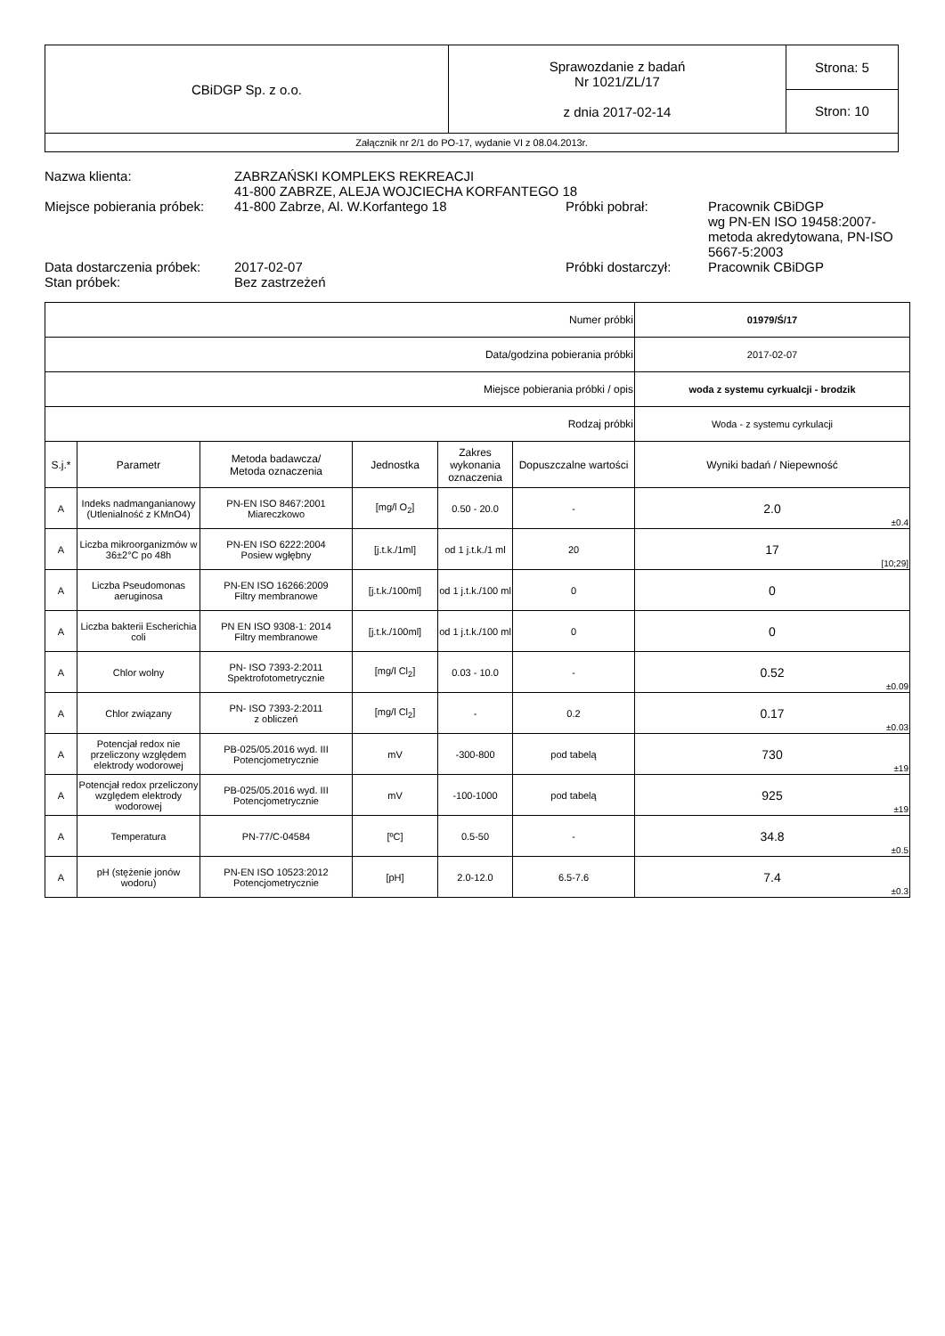| CBiDGP Sp. z o.o. | Sprawozdanie z badań Nr 1021/ZL/17 z dnia 2017-02-14 | Strona: 5 |
| | | Stron: 10 |
| Załącznik nr 2/1 do PO-17, wydanie VI z 08.04.2013r. | | |
| Nazwa klienta: | ZABRZAŃSKI KOMPLEKS REKREACJI 41-800 ZABRZE, ALEJA WOJCIECHA KORFANTEGO 18 | | |
| Miejsce pobierania próbek: | 41-800 Zabrze, Al. W.Korfantego 18 | Próbki pobrał: | Pracownik CBiDGP wg PN-EN ISO 19458:2007-metoda akredytowana, PN-ISO 5667-5:2003 |
| Data dostarczenia próbek: | 2017-02-07 | Próbki dostarczył: | Pracownik CBiDGP |
| Stan próbek: | Bez zastrzeżeń | | |
| Numer próbki | | | | | | 01979/Ś/17 |
| Data/godzina pobierania próbki | | | | | | 2017-02-07 |
| Miejsce pobierania próbki / opis | | | | | | woda z systemu cyrkualcji - brodzik |
| Rodzaj próbki | | | | | | Woda - z systemu cyrkulacji |
| S.j.* | Parametr | Metoda badawcza/ Metoda oznaczenia | Jednostka | Zakres wykonania oznaczenia | Dopuszczalne wartości | Wyniki badań / Niepewność |
| A | Indeks nadmanganianowy (Utlenialność z KMnO4) | PN-EN ISO 8467:2001 Miareczkowo | [mg/l O<sub>2</sub>] | 0.50 - 20.0 | - | 2.0 ±0.4 |
| A | Liczba mikroorganizmów w 36±2°C po 48h | PN-EN ISO 6222:2004 Posiew wgłębny | [j.t.k./1ml] | od 1 j.t.k./1 ml | 20 | 17 [10;29] |
| A | Liczba Pseudomonas aeruginosa | PN-EN ISO 16266:2009 Filtry membranowe | [j.t.k./100ml] | od 1 j.t.k./100 ml | 0 | 0 |
| A | Liczba bakterii Escherichia coli | PN EN ISO 9308-1: 2014 Filtry membranowe | [j.t.k./100ml] | od 1 j.t.k./100 ml | 0 | 0 |
| A | Chlor wolny | PN- ISO 7393-2:2011 Spektrofotometrycznie | [mg/l Cl<sub>2</sub>] | 0.03 - 10.0 | - | 0.52 ±0.09 |
| A | Chlor związany | PN- ISO 7393-2:2011 z obliczeń | [mg/l Cl<sub>2</sub>] | - | 0.2 | 0.17 ±0.03 |
| A | Potencjał redox nie przeliczony względem elektrody wodorowej | PB-025/05.2016 wyd. III Potencjometrycznie | mV | -300-800 | pod tabelą | 730 ±19 |
| A | Potencjał redox przeliczony względem elektrody wodorowej | PB-025/05.2016 wyd. III Potencjometrycznie | mV | -100-1000 | pod tabelą | 925 ±19 |
| A | Temperatura | PN-77/C-04584 | [ºC] | 0.5-50 | - | 34.8 ±0.5 |
| A | pH (stężenie jonów wodoru) | PN-EN ISO 10523:2012 Potencjometrycznie | [pH] | 2.0-12.0 | 6.5-7.6 | 7.4 ±0.3 |